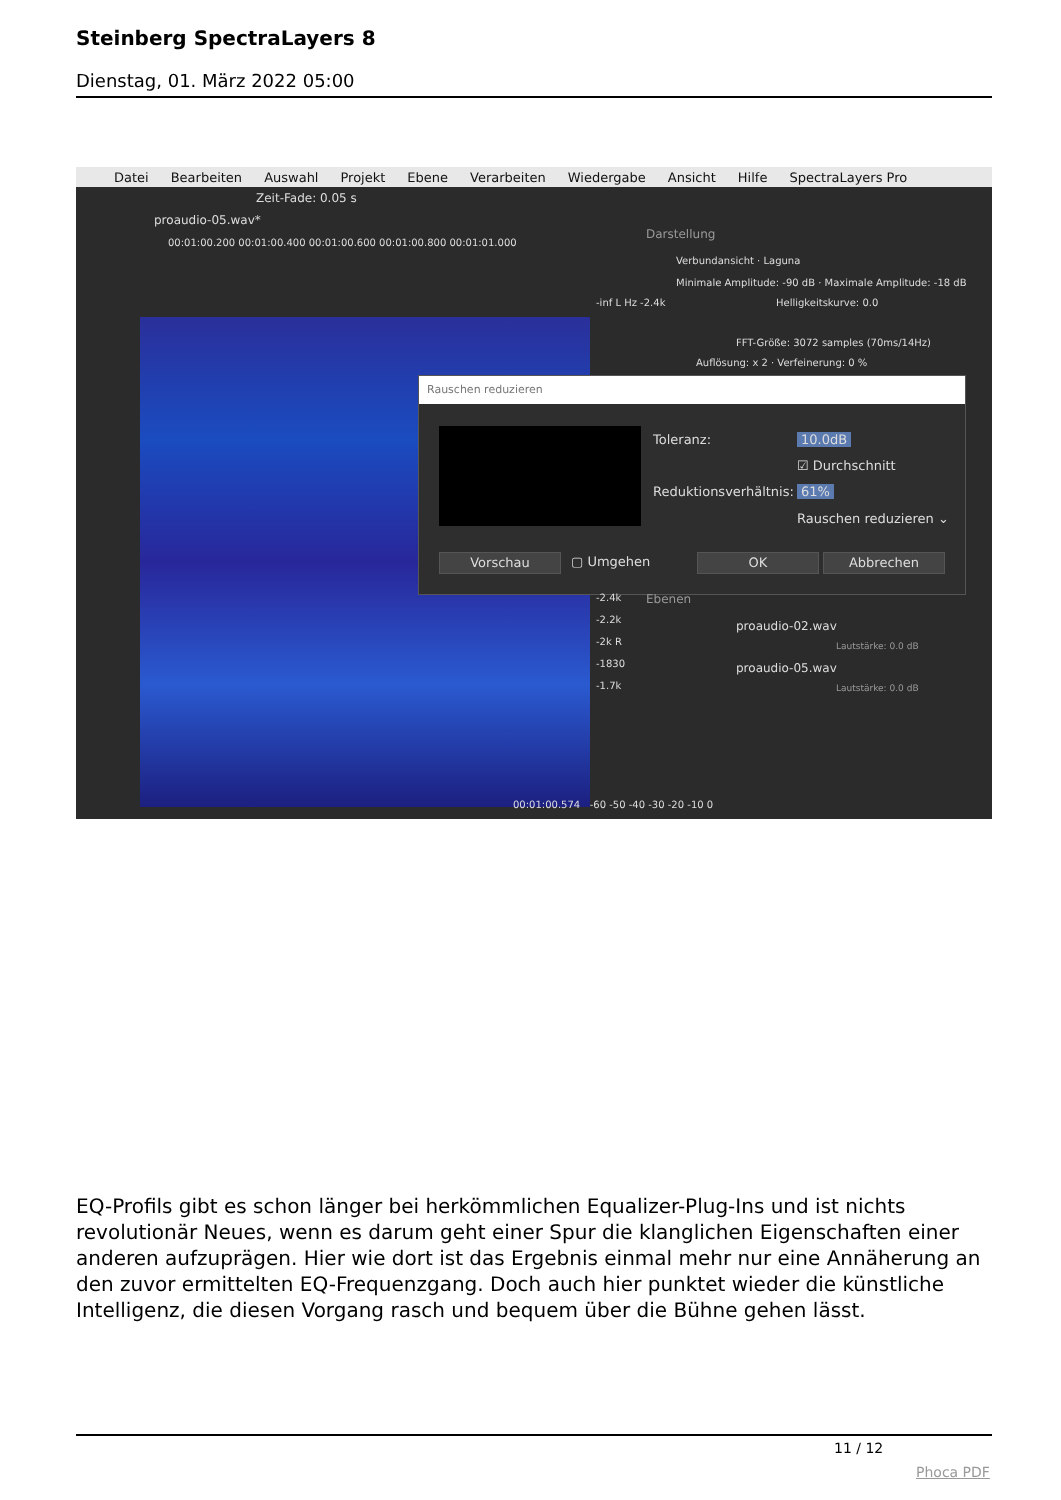Steinberg SpectraLayers 8
Dienstag, 01. März 2022 05:00
Datei Bearbeiten Auswahl Projekt Ebene Verarbeiten Wiedergabe Ansicht Hilfe SpectraLayers Pro
Zeit-Fade: 0.05 s
proaudio-05.wav*
00:01:00.200 00:01:00.400 00:01:00.600 00:01:00.800 00:01:01.000
Darstellung
Verbundansicht · Laguna
Minimale Amplitude: -90 dB · Maximale Amplitude: -18 dB
Helligkeitskurve: 0.0
FFT-Größe: 3072 samples (70ms/14Hz)
Auflösung: x 2 · Verfeinerung: 0 %
-inf L Hz -2.4k
Rauschen reduzieren
Toleranz: 10.0dB
☑ Durchschnitt
Reduktionsverhältnis: 61%
Rauschen reduzieren ⌄
Vorschau ▢ Umgehen OK Abbrechen
Ebenen
proaudio-02.wav
Lautstärke: 0.0 dB
proaudio-05.wav
Lautstärke: 0.0 dB
-2.4k
-2.2k
-2k R
-1830
-1.7k
00:01:00.574 -60 -50 -40 -30 -20 -10 0
EQ-Profils gibt es schon länger bei herkömmlichen Equalizer-Plug-Ins und ist nichts revolutionär Neues, wenn es darum geht einer Spur die klanglichen Eigenschaften einer anderen aufzuprägen. Hier wie dort ist das Ergebnis einmal mehr nur eine Annäherung an den zuvor ermittelten EQ-Frequenzgang. Doch auch hier punktet wieder die künstliche Intelligenz, die diesen Vorgang rasch und bequem über die Bühne gehen lässt.
11 / 12
Phoca PDF